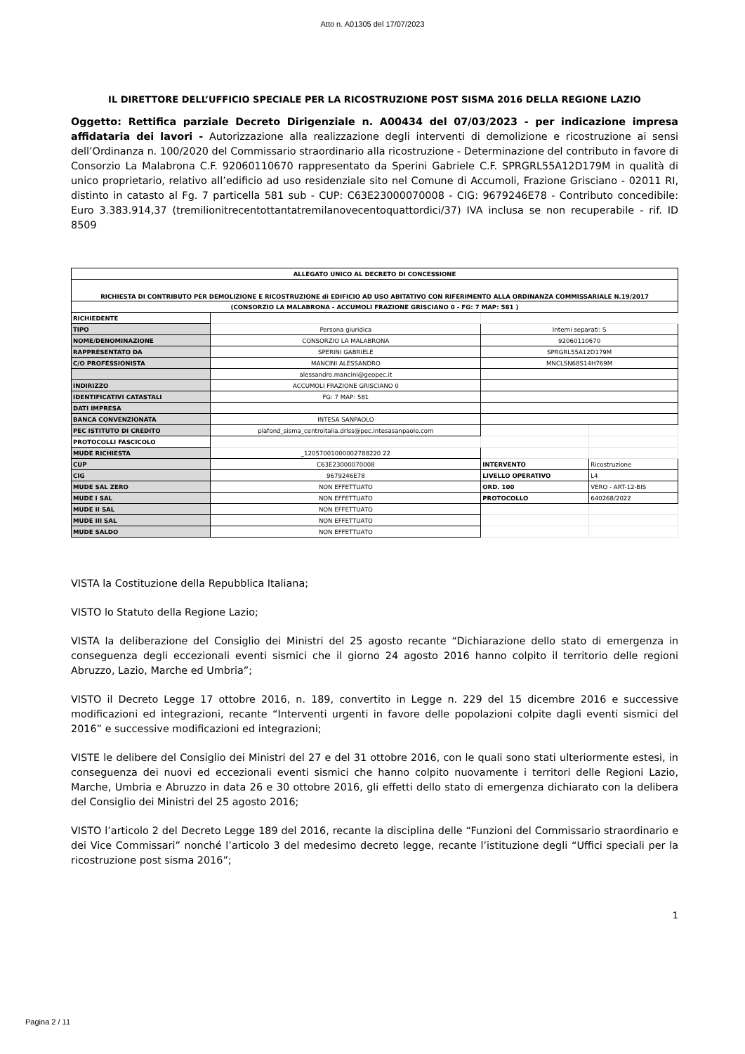Atto n. A01305 del 17/07/2023
IL DIRETTORE DELL’UFFICIO SPECIALE PER LA RICOSTRUZIONE POST SISMA 2016 DELLA REGIONE LAZIO
Oggetto: Rettifica parziale Decreto Dirigenziale n. A00434 del 07/03/2023 - per indicazione impresa affidataria dei lavori - Autorizzazione alla realizzazione degli interventi di demolizione e ricostruzione ai sensi dell’Ordinanza n. 100/2020 del Commissario straordinario alla ricostruzione - Determinazione del contributo in favore di Consorzio La Malabrona C.F. 92060110670 rappresentato da Sperini Gabriele C.F. SPRGRL55A12D179M in qualità di unico proprietario, relativo all’edificio ad uso residenziale sito nel Comune di Accumoli, Frazione Grisciano - 02011 RI, distinto in catasto al Fg. 7 particella 581 sub - CUP: C63E23000070008 - CIG: 9679246E78 - Contributo concedibile: Euro 3.383.914,37 (tremilionitrecentottantatremilanovecentoquattordici/37) IVA inclusa se non recuperabile - rif. ID 8509
| ALLEGATO UNICO AL DECRETO DI CONCESSIONE | | | |
| RICHIESTA DI CONTRIBUTO PER DEMOLIZIONE E RICOSTRUZIONE di EDIFICIO AD USO ABITATIVO CON RIFERIMENTO ALLA ORDINANZA COMMISSARIALE N.19/2017 | | | |
| (CONSORZIO LA MALABRONA - ACCUMOLI FRAZIONE GRISCIANO 0 - FG: 7 MAP: 581 ) | | | |
| RICHIEDENTE | | | |
| TIPO | Persona giuridica | Interni separati: S | |
| NOME/DENOMINAZIONE | CONSORZIO LA MALABRONA | 92060110670 | |
| RAPPRESENTATO DA | SPERINI GABRIELE | SPRGRL55A12D179M | |
| C/O PROFESSIONISTA | MANCINI ALESSANDRO | MNCLSN68S14H769M | |
| | alessandro.mancini@geopec.it | | |
| INDIRIZZO | ACCUMOLI FRAZIONE GRISCIANO 0 | | |
| IDENTIFICATIVI CATASTALI | FG: 7 MAP: 581 | | |
| DATI IMPRESA | | | |
| BANCA CONVENZIONATA | INTESA SANPAOLO | | |
| PEC ISTITUTO DI CREDITO | plafond_sisma_centroitalia.drlss@pec.intesasanpaolo.com | | |
| PROTOCOLLI FASCICOLO | | | |
| MUDE RICHIESTA | _12057001000002788220 22 | | |
| CUP | C63E23000070008 | INTERVENTO | Ricostruzione |
| CIG | 9679246E78 | LIVELLO OPERATIVO | L4 |
| MUDE SAL ZERO | NON EFFETTUATO | ORD. 100 | VERO - ART-12-BIS |
| MUDE I SAL | NON EFFETTUATO | PROTOCOLLO | 640268/2022 |
| MUDE II SAL | NON EFFETTUATO | | |
| MUDE III SAL | NON EFFETTUATO | | |
| MUDE SALDO | NON EFFETTUATO | | |
VISTA la Costituzione della Repubblica Italiana;
VISTO lo Statuto della Regione Lazio;
VISTA la deliberazione del Consiglio dei Ministri del 25 agosto recante “Dichiarazione dello stato di emergenza in conseguenza degli eccezionali eventi sismici che il giorno 24 agosto 2016 hanno colpito il territorio delle regioni Abruzzo, Lazio, Marche ed Umbria”;
VISTO il Decreto Legge 17 ottobre 2016, n. 189, convertito in Legge n. 229 del 15 dicembre 2016 e successive modificazioni ed integrazioni, recante “Interventi urgenti in favore delle popolazioni colpite dagli eventi sismici del 2016” e successive modificazioni ed integrazioni;
VISTE le delibere del Consiglio dei Ministri del 27 e del 31 ottobre 2016, con le quali sono stati ulteriormente estesi, in conseguenza dei nuovi ed eccezionali eventi sismici che hanno colpito nuovamente i territori delle Regioni Lazio, Marche, Umbria e Abruzzo in data 26 e 30 ottobre 2016, gli effetti dello stato di emergenza dichiarato con la delibera del Consiglio dei Ministri del 25 agosto 2016;
VISTO l’articolo 2 del Decreto Legge 189 del 2016, recante la disciplina delle “Funzioni del Commissario straordinario e dei Vice Commissari” nonché l’articolo 3 del medesimo decreto legge, recante l’istituzione degli “Uffici speciali per la ricostruzione post sisma 2016”;
1
Pagina 2 / 11